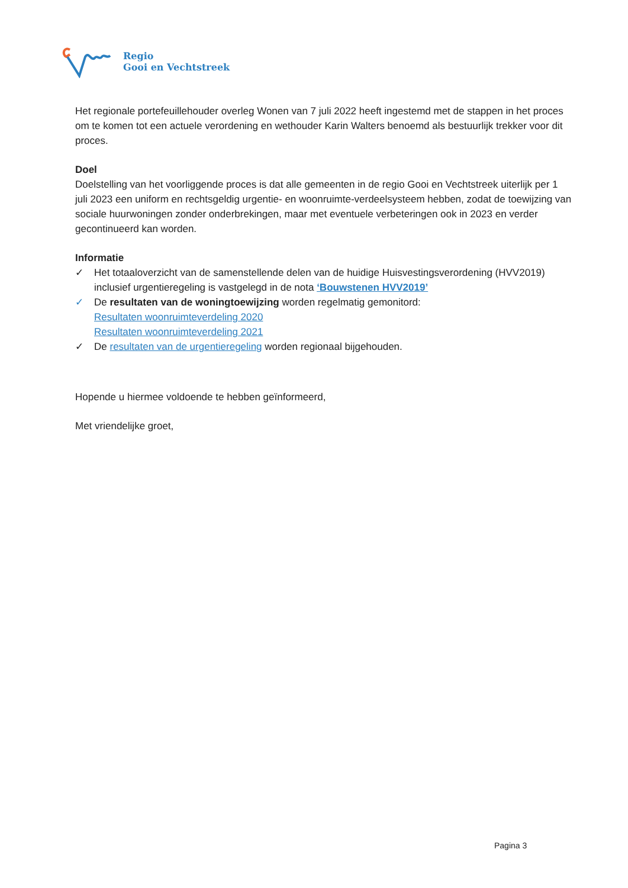Regio
Gooi en Vechtstreek
Het regionale portefeuillehouder overleg Wonen van 7 juli 2022 heeft ingestemd met de stappen in het proces om te komen tot een actuele verordening en wethouder Karin Walters benoemd als bestuurlijk trekker voor dit proces.
Doel
Doelstelling van het voorliggende proces is dat alle gemeenten in de regio Gooi en Vechtstreek uiterlijk per 1 juli 2023 een uniform en rechtsgeldig urgentie- en woonruimte-verdeelsysteem hebben, zodat de toewijzing van sociale huurwoningen zonder onderbrekingen, maar met eventuele verbeteringen ook in 2023 en verder gecontinueerd kan worden.
Informatie
✓ Het totaaloverzicht van de samenstellende delen van de huidige Huisvestingsverordening (HVV2019) inclusief urgentieregeling is vastgelegd in de nota ‘Bouwstenen HVV2019’
✓ De resultaten van de woningtoewijzing worden regelmatig gemonitord:
Resultaten woonruimteverdeling 2020
Resultaten woonruimteverdeling 2021
✓ De resultaten van de urgentieregeling worden regionaal bijgehouden.
Hopende u hiermee voldoende te hebben geïnformeerd,
Met vriendelijke groet,
Pagina 3